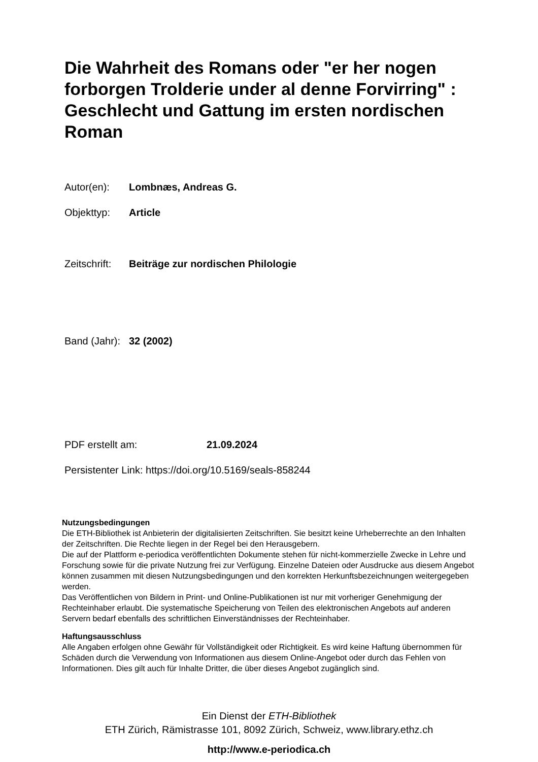Die Wahrheit des Romans oder "er her nogen forborgen Trolderie under al denne Forvirring" : Geschlecht und Gattung im ersten nordischen Roman
Autor(en): Lombnæs, Andreas G.
Objekttyp: Article
Zeitschrift: Beiträge zur nordischen Philologie
Band (Jahr): 32 (2002)
PDF erstellt am: 21.09.2024
Persistenter Link: https://doi.org/10.5169/seals-858244
Nutzungsbedingungen
Die ETH-Bibliothek ist Anbieterin der digitalisierten Zeitschriften. Sie besitzt keine Urheberrechte an den Inhalten der Zeitschriften. Die Rechte liegen in der Regel bei den Herausgebern.
Die auf der Plattform e-periodica veröffentlichten Dokumente stehen für nicht-kommerzielle Zwecke in Lehre und Forschung sowie für die private Nutzung frei zur Verfügung. Einzelne Dateien oder Ausdrucke aus diesem Angebot können zusammen mit diesen Nutzungsbedingungen und den korrekten Herkunftsbezeichnungen weitergegeben werden.
Das Veröffentlichen von Bildern in Print- und Online-Publikationen ist nur mit vorheriger Genehmigung der Rechteinhaber erlaubt. Die systematische Speicherung von Teilen des elektronischen Angebots auf anderen Servern bedarf ebenfalls des schriftlichen Einverständnisses der Rechteinhaber.
Haftungsausschluss
Alle Angaben erfolgen ohne Gewähr für Vollständigkeit oder Richtigkeit. Es wird keine Haftung übernommen für Schäden durch die Verwendung von Informationen aus diesem Online-Angebot oder durch das Fehlen von Informationen. Dies gilt auch für Inhalte Dritter, die über dieses Angebot zugänglich sind.
Ein Dienst der ETH-Bibliothek
ETH Zürich, Rämistrasse 101, 8092 Zürich, Schweiz, www.library.ethz.ch
http://www.e-periodica.ch